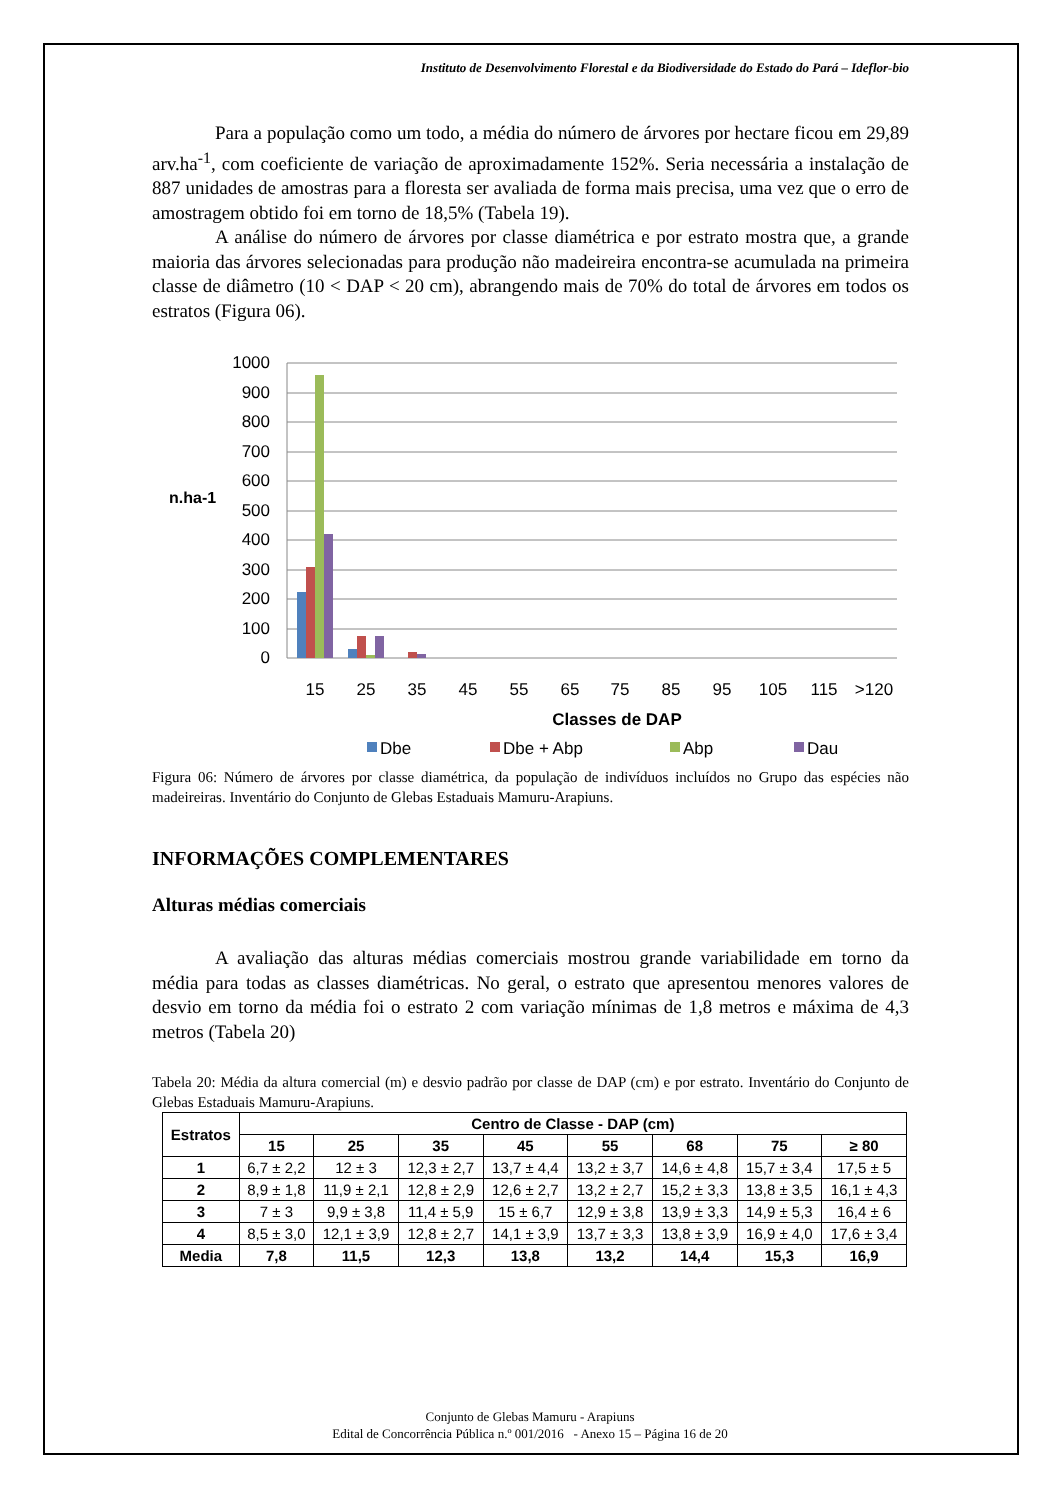Instituto de Desenvolvimento Florestal e da Biodiversidade do Estado do Pará – Ideflor-bio
Para a população como um todo, a média do número de árvores por hectare ficou em 29,89 arv.ha<sup>-1</sup>, com coeficiente de variação de aproximadamente 152%. Seria necessária a instalação de 887 unidades de amostras para a floresta ser avaliada de forma mais precisa, uma vez que o erro de amostragem obtido foi em torno de 18,5% (Tabela 19).
A análise do número de árvores por classe diamétrica e por estrato mostra que, a grande maioria das árvores selecionadas para produção não madeireira encontra-se acumulada na primeira classe de diâmetro (10 < DAP < 20 cm), abrangendo mais de 70% do total de árvores em todos os estratos (Figura 06).
1000
900
800
700
600
500
400
300
200
100
0
n.ha-1
15
25
35
45
55
65
75
85
95
105
115
>120
Classes de DAP
Dbe
Dbe + Abp
Abp
Dau
Figura 06: Número de árvores por classe diamétrica, da população de indivíduos incluídos no Grupo das espécies não madeireiras. Inventário do Conjunto de Glebas Estaduais Mamuru-Arapiuns.
INFORMAÇÕES COMPLEMENTARES
Alturas médias comerciais
A avaliação das alturas médias comerciais mostrou grande variabilidade em torno da média para todas as classes diamétricas. No geral, o estrato que apresentou menores valores de desvio em torno da média foi o estrato 2 com variação mínimas de 1,8 metros e máxima de 4,3 metros (Tabela 20)
Tabela 20: Média da altura comercial (m) e desvio padrão por classe de DAP (cm) e por estrato. Inventário do Conjunto de Glebas Estaduais Mamuru-Arapiuns.
| Estratos | Centro de Classe - DAP (cm) | | | | | | | |
| --- | --- | --- | --- | --- | --- | --- | --- | --- |
| | 15 | 25 | 35 | 45 | 55 | 68 | 75 | ≥ 80 |
| 1 | 6,7 ± 2,2 | 12 ± 3 | 12,3 ± 2,7 | 13,7 ± 4,4 | 13,2 ± 3,7 | 14,6 ± 4,8 | 15,7 ± 3,4 | 17,5 ± 5 |
| 2 | 8,9 ± 1,8 | 11,9 ± 2,1 | 12,8 ± 2,9 | 12,6 ± 2,7 | 13,2 ± 2,7 | 15,2 ± 3,3 | 13,8 ± 3,5 | 16,1 ± 4,3 |
| 3 | 7 ± 3 | 9,9 ± 3,8 | 11,4 ± 5,9 | 15 ± 6,7 | 12,9 ± 3,8 | 13,9 ± 3,3 | 14,9 ± 5,3 | 16,4 ± 6 |
| 4 | 8,5 ± 3,0 | 12,1 ± 3,9 | 12,8 ± 2,7 | 14,1 ± 3,9 | 13,7 ± 3,3 | 13,8 ± 3,9 | 16,9 ± 4,0 | 17,6 ± 3,4 |
| Media | 7,8 | 11,5 | 12,3 | 13,8 | 13,2 | 14,4 | 15,3 | 16,9 |
Conjunto de Glebas Mamuru - Arapiuns
Edital de Concorrência Pública n.º 001/2016 - Anexo 15 – Página 16 de 20